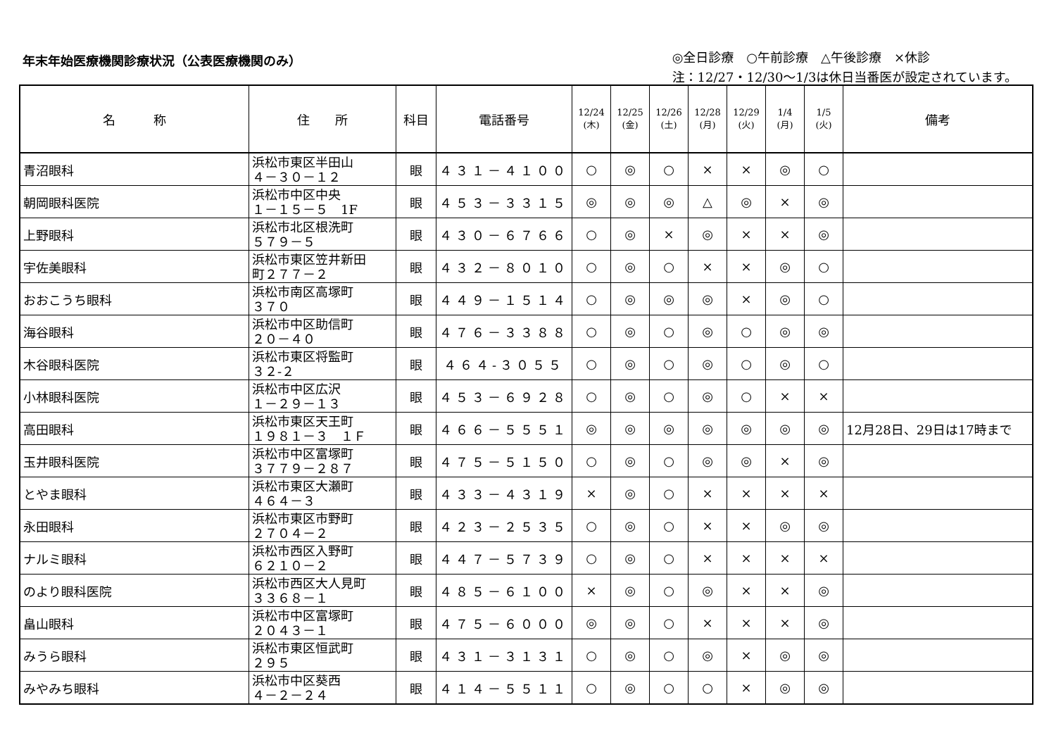年末年始医療機関診療状況（公表医療機関のみ）
◎全日診療　○午前診療　△午後診療　×休診
注：12/27・12/30～1/3は休日当番医が設定されています。
| 名 称 | 住 所 | 科目 | 電話番号 | 12/24 (木) | 12/25 (金) | 12/26 (土) | 12/28 (月) | 12/29 (火) | 1/4 (月) | 1/5 (火) | 備考 |
| --- | --- | --- | --- | --- | --- | --- | --- | --- | --- | --- | --- |
| 青沼眼科 | 浜松市東区半田山 ４－３０－１２ | 眼 | ４３１－４１００ | ○ | ◎ | ○ | × | × | ◎ | ○ | |
| 朝岡眼科医院 | 浜松市中区中央 １－１５－５ 1F | 眼 | ４５３－３３１５ | ◎ | ◎ | ◎ | △ | ◎ | × | ◎ | |
| 上野眼科 | 浜松市北区根洗町 ５７９－５ | 眼 | ４３０－６７６６ | ○ | ◎ | × | ◎ | × | × | ◎ | |
| 宇佐美眼科 | 浜松市東区笠井新田 町２７７－２ | 眼 | ４３２－８０１０ | ○ | ◎ | ○ | × | × | ◎ | ○ | |
| おおこうち眼科 | 浜松市南区高塚町 ３７０ | 眼 | ４４９－１５１４ | ○ | ◎ | ◎ | ◎ | × | ◎ | ○ | |
| 海谷眼科 | 浜松市中区助信町 ２０－４０ | 眼 | ４７６－３３８８ | ○ | ◎ | ○ | ◎ | ○ | ◎ | ◎ | |
| 木谷眼科医院 | 浜松市東区将監町 ３２-２ | 眼 | ４６４-３０５５ | ○ | ◎ | ○ | ◎ | ○ | ◎ | ○ | |
| 小林眼科医院 | 浜松市中区広沢 １－２９－１３ | 眼 | ４５３－６９２８ | ○ | ◎ | ○ | ◎ | ○ | × | × | |
| 高田眼科 | 浜松市東区天王町 １９８１－３ １Ｆ | 眼 | ４６６－５５５１ | ◎ | ◎ | ◎ | ◎ | ◎ | ◎ | ◎ | 12月28日、29日は17時まで |
| 玉井眼科医院 | 浜松市中区富塚町 ３７７９－２８７ | 眼 | ４７５－５１５０ | ○ | ◎ | ○ | ◎ | ◎ | × | ◎ | |
| とやま眼科 | 浜松市東区大瀬町 ４６４－３ | 眼 | ４３３－４３１９ | × | ◎ | ○ | × | × | × | × | |
| 永田眼科 | 浜松市東区市野町 ２７０４－２ | 眼 | ４２３－２５３５ | ○ | ◎ | ○ | × | × | ◎ | ◎ | |
| ナルミ眼科 | 浜松市西区入野町 ６２１０－２ | 眼 | ４４７－５７３９ | ○ | ◎ | ○ | × | × | × | × | |
| のより眼科医院 | 浜松市西区大人見町 ３３６８－１ | 眼 | ４８５－６１００ | × | ◎ | ○ | ◎ | × | × | ◎ | |
| 畠山眼科 | 浜松市中区富塚町 ２０４３－１ | 眼 | ４７５－６０００ | ◎ | ◎ | ○ | × | × | × | ◎ | |
| みうら眼科 | 浜松市東区恒武町 ２９５ | 眼 | ４３１－３１３１ | ○ | ◎ | ○ | ◎ | × | ◎ | ◎ | |
| みやみち眼科 | 浜松市中区葵西 ４－２－２４ | 眼 | ４１４－５５１１ | ○ | ◎ | ○ | ○ | × | ◎ | ◎ | |